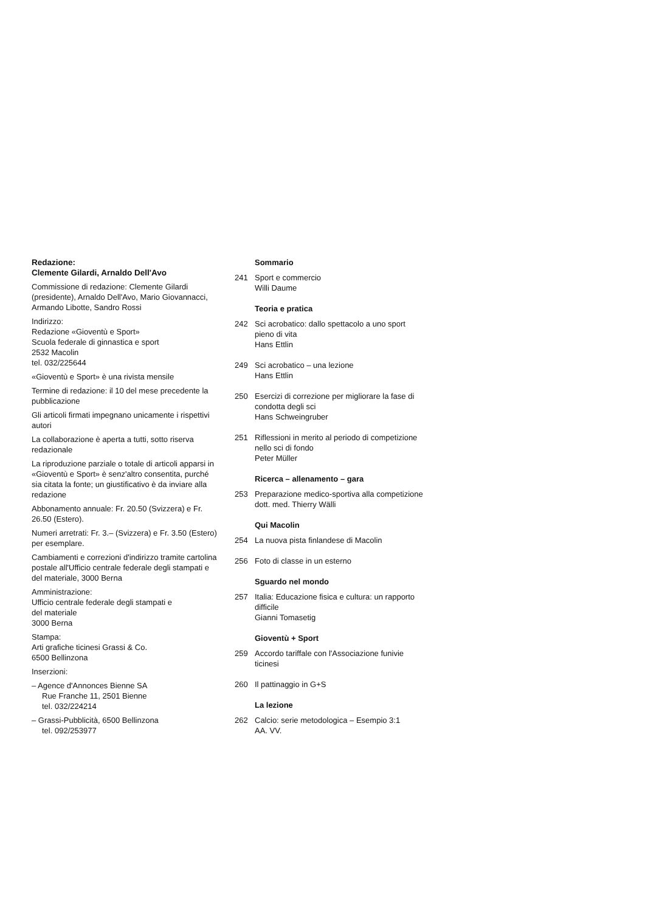Redazione:
Clemente Gilardi, Arnaldo Dell'Avo
Commissione di redazione: Clemente Gilardi (presidente), Arnaldo Dell'Avo, Mario Giovannacci, Armando Libotte, Sandro Rossi
Indirizzo:
Redazione «Gioventù e Sport»
Scuola federale di ginnastica e sport
2532 Macolin
tel. 032/225644
«Gioventù e Sport» è una rivista mensile
Termine di redazione: il 10 del mese precedente la pubblicazione
Gli articoli firmati impegnano unicamente i rispettivi autori
La collaborazione è aperta a tutti, sotto riserva redazionale
La riproduzione parziale o totale di articoli apparsi in «Gioventù e Sport» è senz'altro consentita, purché sia citata la fonte; un giustificativo è da inviare alla redazione
Abbonamento annuale: Fr. 20.50 (Svizzera) e Fr. 26.50 (Estero).
Numeri arretrati: Fr. 3.– (Svizzera) e Fr. 3.50 (Estero) per esemplare.
Cambiamenti e correzioni d'indirizzo tramite cartolina postale all'Ufficio centrale federale degli stampati e del materiale, 3000 Berna
Amministrazione:
Ufficio centrale federale degli stampati e
del materiale
3000 Berna
Stampa:
Arti grafiche ticinesi Grassi & Co.
6500 Bellinzona
Inserzioni:
– Agence d'Annonces Bienne SA
Rue Franche 11, 2501 Bienne
tel. 032/224214
– Grassi-Pubblicità, 6500 Bellinzona
tel. 092/253977
Sommario
241 Sport e commercio
Willi Daume
Teoria e pratica
242 Sci acrobatico: dallo spettacolo a uno sport pieno di vita
Hans Ettlin
249 Sci acrobatico – una lezione
Hans Ettlin
250 Esercizi di correzione per migliorare la fase di condotta degli sci
Hans Schweingruber
251 Riflessioni in merito al periodo di competizione nello sci di fondo
Peter Müller
Ricerca – allenamento – gara
253 Preparazione medico-sportiva alla competizione
dott. med. Thierry Wälli
Qui Macolin
254 La nuova pista finlandese di Macolin
256 Foto di classe in un esterno
Sguardo nel mondo
257 Italia: Educazione fisica e cultura: un rapporto difficile
Gianni Tomasetig
Gioventù + Sport
259 Accordo tariffale con l'Associazione funivie ticinesi
260 Il pattinaggio in G+S
La lezione
262 Calcio: serie metodologica – Esempio 3:1
AA. VV.